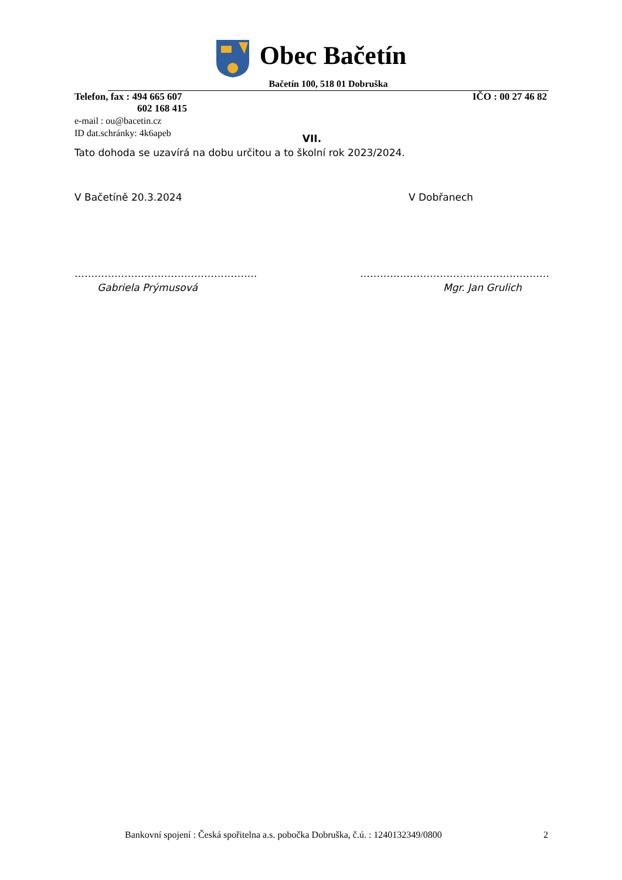Obec Bačetín
Bačetín 100, 518 01 Dobruška
Telefon, fax : 494 665 607
602 168 415 IČO : 00 27 46 82
e-mail : ou@bacetin.cz
ID dat.schránky: 4k6apeb
VII.
Tato dohoda se uzavírá na dobu určitou a to školní rok 2023/2024.
V Bačetíně 20.3.2024 V Dobřanech
………………………………………………. …………………………………………………
Gabriela Prýmusová Mgr. Jan Grulich
Bankovní spojení : Česká spořitelna a.s. pobočka Dobruška, č.ú. : 1240132349/0800 2